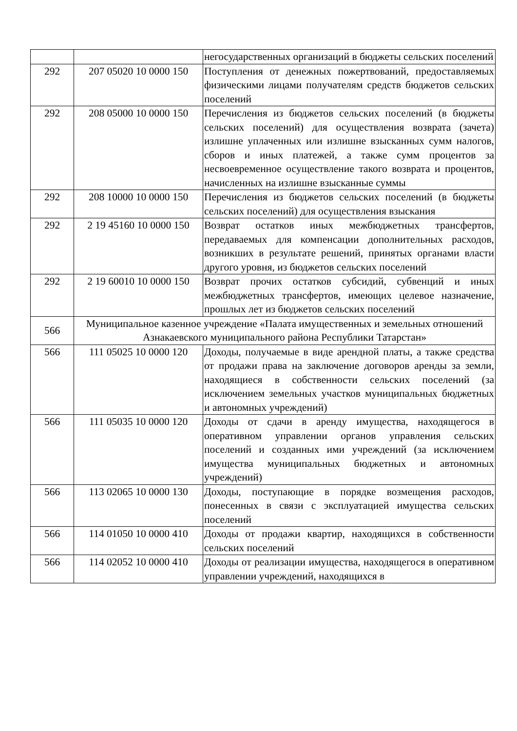| | | негосударственных организаций в бюджеты сельских поселений |
| 292 | 207 05020 10 0000 150 | Поступления от денежных пожертвований, предоставляемых физическими лицами получателям средств бюджетов сельских поселений |
| 292 | 208 05000 10 0000 150 | Перечисления из бюджетов сельских поселений (в бюджеты сельских поселений) для осуществления возврата (зачета) излишне уплаченных или излишне взысканных сумм налогов, сборов и иных платежей, а также сумм процентов за несвоевременное осуществление такого возврата и процентов, начисленных на излишне взысканные суммы |
| 292 | 208 10000 10 0000 150 | Перечисления из бюджетов сельских поселений (в бюджеты сельских поселений) для осуществления взыскания |
| 292 | 2 19 45160 10 0000 150 | Возврат остатков иных межбюджетных трансфертов, передаваемых для компенсации дополнительных расходов, возникших в результате решений, принятых органами власти другого уровня, из бюджетов сельских поселений |
| 292 | 2 19 60010 10 0000 150 | Возврат прочих остатков субсидий, субвенций и иных межбюджетных трансфертов, имеющих целевое назначение, прошлых лет из бюджетов сельских поселений |
| 566 | Муниципальное казенное учреждение «Палата имущественных и земельных отношений Азнакаевского муниципального района Республики Татарстан» | |
| 566 | 111 05025 10 0000 120 | Доходы, получаемые в виде арендной платы, а также средства от продажи права на заключение договоров аренды за земли, находящиеся в собственности сельских поселений (за исключением земельных участков муниципальных бюджетных и автономных учреждений) |
| 566 | 111 05035 10 0000 120 | Доходы от сдачи в аренду имущества, находящегося в оперативном управлении органов управления сельских поселений и созданных ими учреждений (за исключением имущества муниципальных бюджетных и автономных учреждений) |
| 566 | 113 02065 10 0000 130 | Доходы, поступающие в порядке возмещения расходов, понесенных в связи с эксплуатацией имущества сельских поселений |
| 566 | 114 01050 10 0000 410 | Доходы от продажи квартир, находящихся в собственности сельских поселений |
| 566 | 114 02052 10 0000 410 | Доходы от реализации имущества, находящегося в оперативном управлении учреждений, находящихся в |